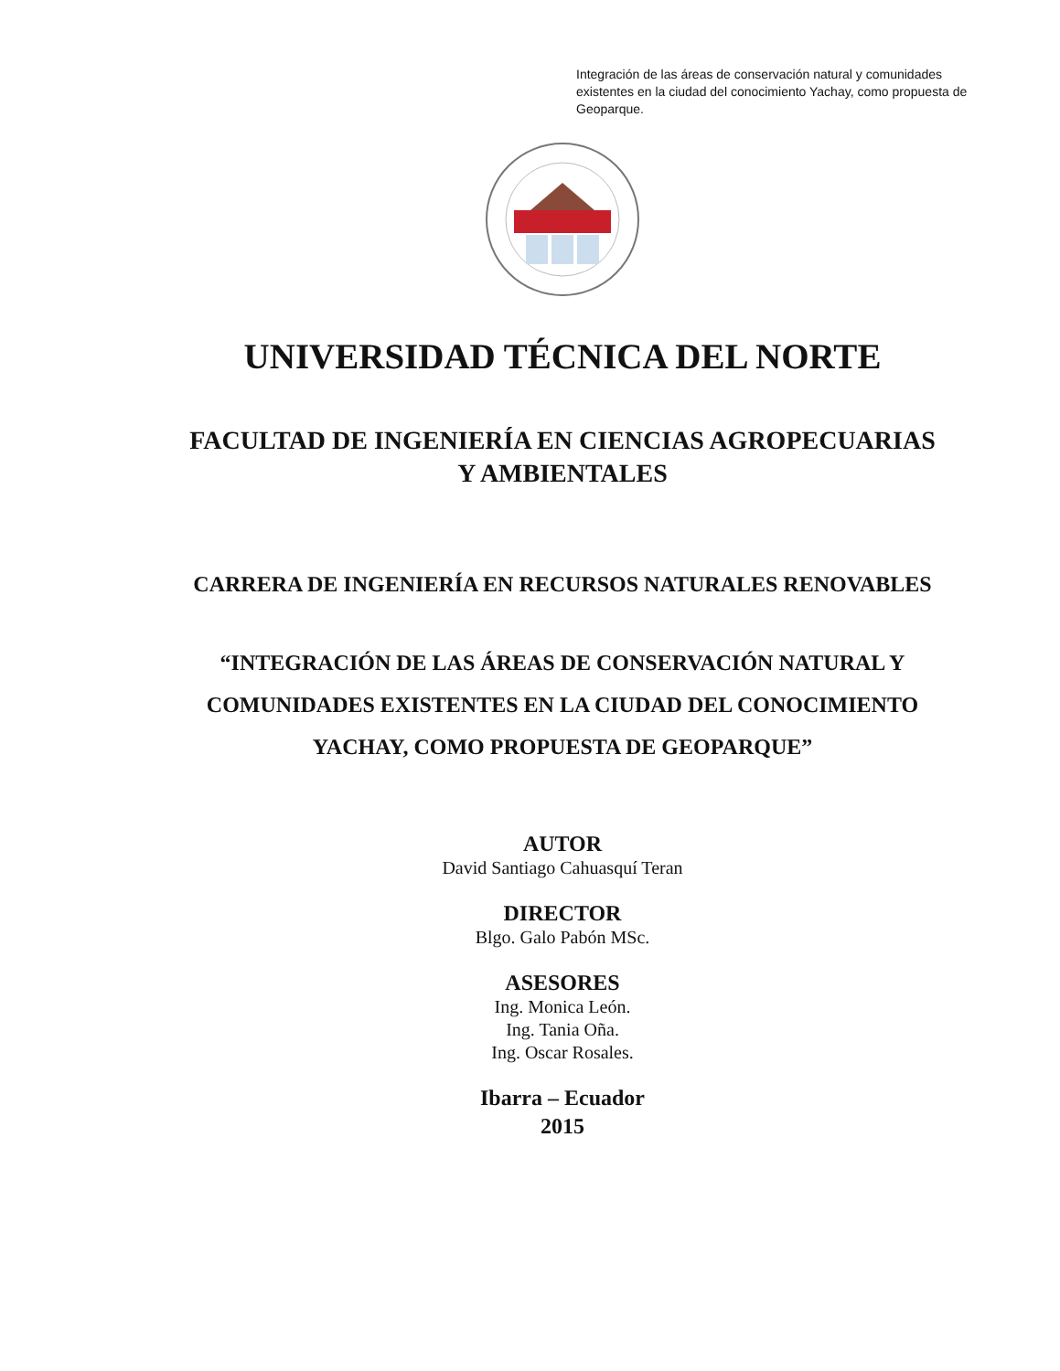Integración de las áreas de conservación natural y comunidades existentes en la ciudad del conocimiento Yachay, como propuesta de Geoparque.
UNIVERSIDAD TÉCNICA DEL NORTE
FACULTAD DE INGENIERÍA EN CIENCIAS AGROPECUARIAS Y AMBIENTALES
CARRERA DE INGENIERÍA EN RECURSOS NATURALES RENOVABLES
“INTEGRACIÓN DE LAS ÁREAS DE CONSERVACIÓN NATURAL Y COMUNIDADES EXISTENTES EN LA CIUDAD DEL CONOCIMIENTO YACHAY, COMO PROPUESTA DE GEOPARQUE”
AUTOR
David Santiago Cahuasquí Teran
DIRECTOR
Blgo. Galo Pabón MSc.
ASESORES
Ing. Monica León.
Ing. Tania Oña.
Ing. Oscar Rosales.
Ibarra – Ecuador
2015